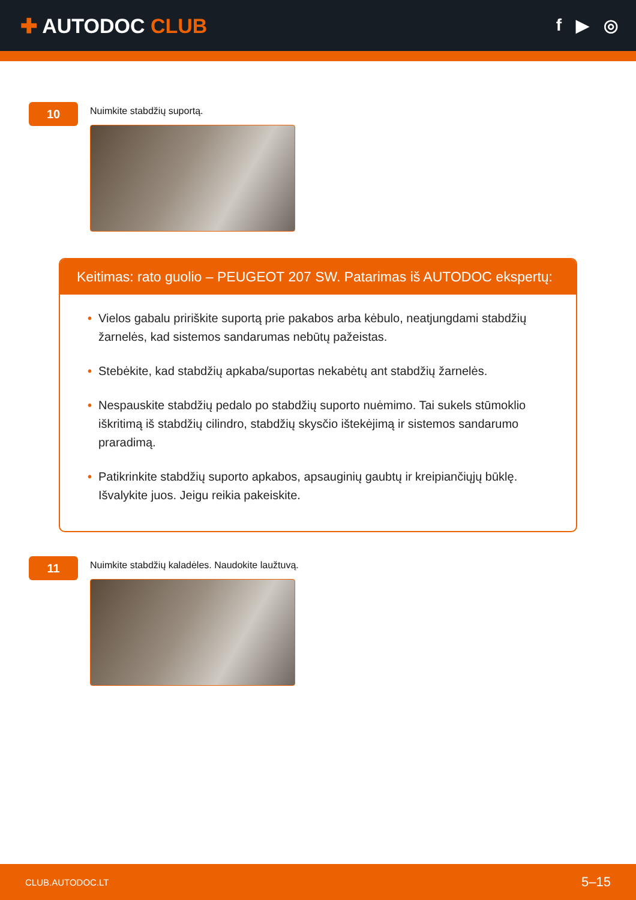✚ AUTODOC CLUB
f ▶ ◎
10
Nuimkite stabdžių suportą.
Keitimas: rato guolio – PEUGEOT 207 SW. Patarimas iš AUTODOC ekspertų:
• Vielos gabalu pririškite suportą prie pakabos arba kėbulo, neatjungdami stabdžių žarnelės, kad sistemos sandarumas nebūtų pažeistas.
• Stebėkite, kad stabdžių apkaba/suportas nekabėtų ant stabdžių žarnelės.
• Nespauskite stabdžių pedalo po stabdžių suporto nuėmimo. Tai sukels stūmoklio iškritimą iš stabdžių cilindro, stabdžių skysčio ištekėjimą ir sistemos sandarumo praradimą.
• Patikrinkite stabdžių suporto apkabos, apsauginių gaubtų ir kreipiančiųjų būklę. Išvalykite juos. Jeigu reikia pakeiskite.
11
Nuimkite stabdžių kaladėles. Naudokite laužtuvą.
CLUB.AUTODOC.LT 5–15